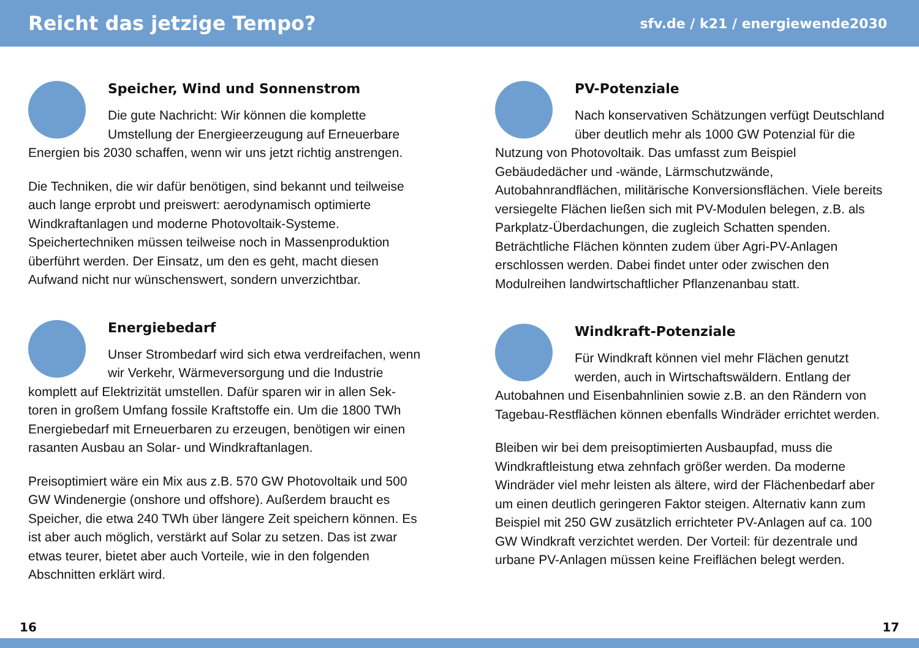Reicht das jetzige Tempo?
sfv.de / k21 / energiewende2030
Speicher, Wind und Sonnenstrom
Die gute Nachricht: Wir können die komplette Umstellung der Energieerzeugung auf Erneuerbare Energien bis 2030 schaffen, wenn wir uns jetzt richtig anstrengen.
Die Techniken, die wir dafür benötigen, sind bekannt und teilweise auch lange erprobt und preiswert: aerodynamisch optimierte Windkraftanlagen und moderne Photovoltaik-Systeme. Speichertechniken müssen teilweise noch in Massenproduktion überführt werden. Der Einsatz, um den es geht, macht diesen Aufwand nicht nur wünschenswert, sondern unverzichtbar.
Energiebedarf
Unser Strombedarf wird sich etwa verdreifachen, wenn wir Verkehr, Wärmeversorgung und die Industrie komplett auf Elektrizität umstellen. Dafür sparen wir in allen Sek-toren in großem Umfang fossile Kraftstoffe ein. Um die 1800 TWh Energiebedarf mit Erneuerbaren zu erzeugen, benötigen wir einen rasanten Ausbau an Solar- und Windkraftanlagen.
Preisoptimiert wäre ein Mix aus z.B. 570 GW Photovoltaik und 500 GW Windenergie (onshore und offshore). Außerdem braucht es Speicher, die etwa 240 TWh über längere Zeit speichern können. Es ist aber auch möglich, verstärkt auf Solar zu setzen. Das ist zwar etwas teurer, bietet aber auch Vorteile, wie in den folgenden Abschnitten erklärt wird.
PV-Potenziale
Nach konservativen Schätzungen verfügt Deutschland über deutlich mehr als 1000 GW Potenzial für die Nutzung von Photovoltaik. Das umfasst zum Beispiel Gebäudedächer und -wände, Lärmschutzwände, Autobahnrandflächen, militärische Konversionsflächen. Viele bereits versiegelte Flächen ließen sich mit PV-Modulen belegen, z.B. als Parkplatz-Überdachungen, die zugleich Schatten spenden. Beträchtliche Flächen könnten zudem über Agri-PV-Anlagen erschlossen werden. Dabei findet unter oder zwischen den Modulreihen landwirtschaftlicher Pflanzenanbau statt.
Windkraft-Potenziale
Für Windkraft können viel mehr Flächen genutzt werden, auch in Wirtschaftswäldern. Entlang der Autobahnen und Eisenbahnlinien sowie z.B. an den Rändern von Tagebau-Restflächen können ebenfalls Windräder errichtet werden.
Bleiben wir bei dem preisoptimierten Ausbaupfad, muss die Windkraftleistung etwa zehnfach größer werden. Da moderne Windräder viel mehr leisten als ältere, wird der Flächenbedarf aber um einen deutlich geringeren Faktor steigen. Alternativ kann zum Beispiel mit 250 GW zusätzlich errichteter PV-Anlagen auf ca. 100 GW Windkraft verzichtet werden. Der Vorteil: für dezentrale und urbane PV-Anlagen müssen keine Freiflächen belegt werden.
16 17